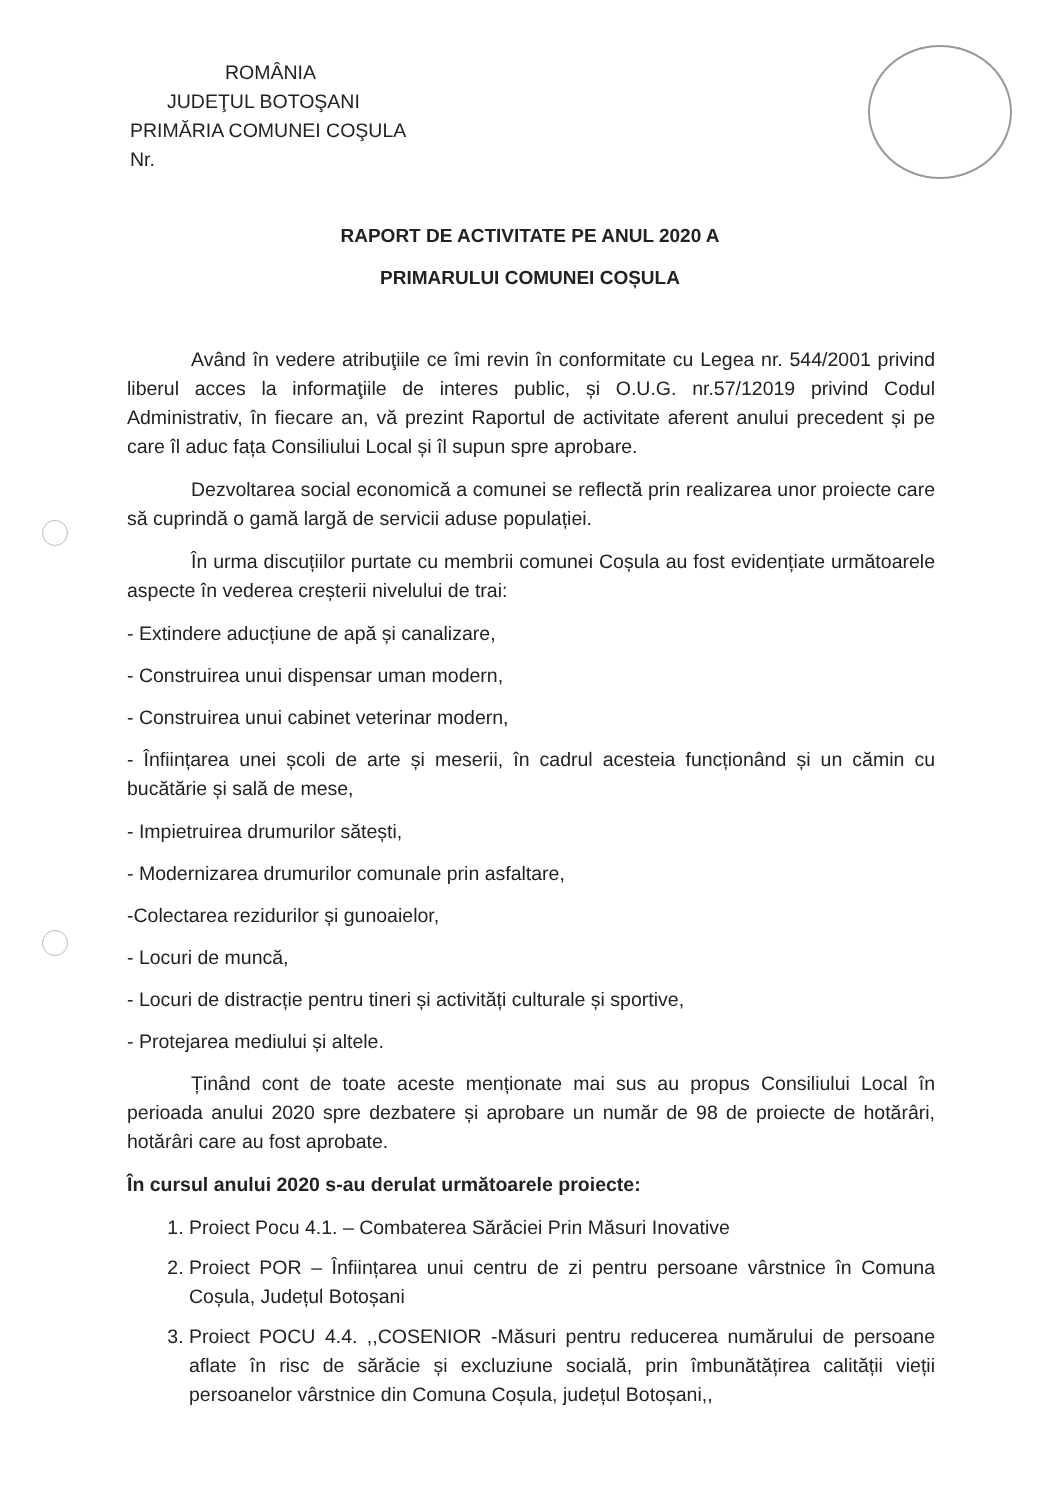ROMÂNIA
JUDEŢUL BOTOŞANI
PRIMĂRIA COMUNEI COŞULA
Nr.
RAPORT DE ACTIVITATE PE ANUL 2020 A
PRIMARULUI COMUNEI COȘULA
Având în vedere atribuţiile ce îmi revin în conformitate cu Legea nr. 544/2001 privind liberul acces la informaţiile de interes public, și O.U.G. nr.57/12019 privind Codul Administrativ, în fiecare an, vă prezint Raportul de activitate aferent anului precedent și pe care îl aduc fața Consiliului Local și îl supun spre aprobare.
Dezvoltarea social economică a comunei se reflectă prin realizarea unor proiecte care să cuprindă o gamă largă de servicii aduse populației.
În urma discuțiilor purtate cu membrii comunei Coșula au fost evidențiate următoarele aspecte în vederea creșterii nivelului de trai:
- Extindere aducțiune de apă și canalizare,
- Construirea unui dispensar uman modern,
- Construirea unui cabinet veterinar modern,
- Înființarea unei școli de arte și meserii, în cadrul acesteia funcționând și un cămin cu bucătărie și sală de mese,
- Impietruirea drumurilor sătești,
- Modernizarea drumurilor comunale prin asfaltare,
-Colectarea rezidurilor și gunoaielor,
- Locuri de muncă,
- Locuri de distracție pentru tineri și activități culturale și sportive,
- Protejarea mediului și altele.
Ținând cont de toate aceste menționate mai sus au propus Consiliului Local în perioada anului 2020 spre dezbatere și aprobare un număr de 98 de proiecte de hotărâri, hotărâri care au fost aprobate.
În cursul anului 2020 s-au derulat următoarele proiecte:
1. Proiect Pocu 4.1. – Combaterea Sărăciei Prin Măsuri Inovative
2. Proiect POR – Înființarea unui centru de zi pentru persoane vârstnice în Comuna Coșula, Județul Botoșani
3. Proiect POCU 4.4. ,,COSENIOR -Măsuri pentru reducerea numărului de persoane aflate în risc de sărăcie și excluziune socială, prin îmbunătățirea calității vieții persoanelor vârstnice din Comuna Coșula, județul Botoșani,,